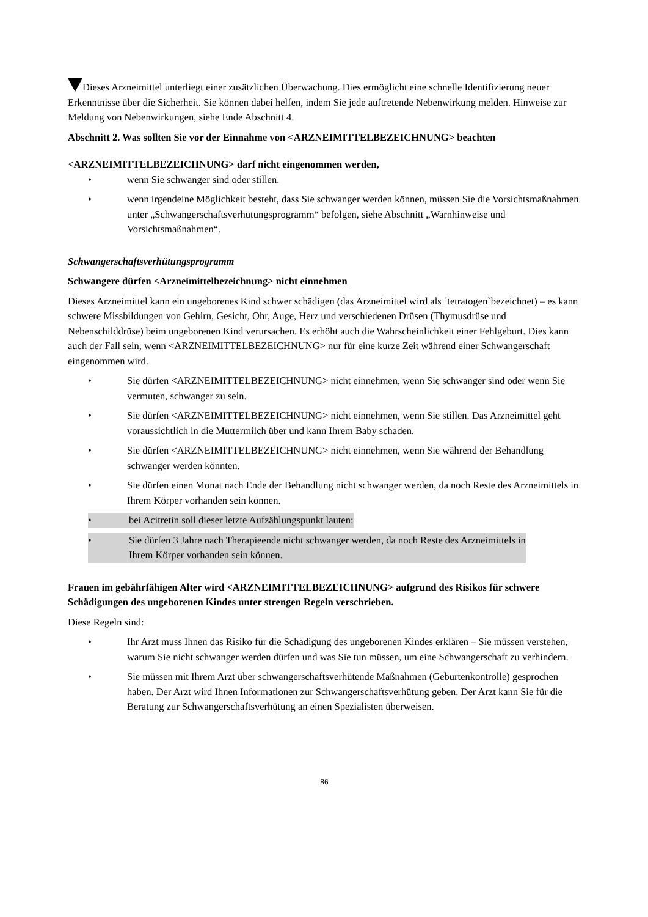Dieses Arzneimittel unterliegt einer zusätzlichen Überwachung. Dies ermöglicht eine schnelle Identifizierung neuer Erkenntnisse über die Sicherheit. Sie können dabei helfen, indem Sie jede auftretende Nebenwirkung melden. Hinweise zur Meldung von Nebenwirkungen, siehe Ende Abschnitt 4.
Abschnitt 2. Was sollten Sie vor der Einnahme von <ARZNEIMITTELBEZEICHNUNG> beachten
<ARZNEIMITTELBEZEICHNUNG> darf nicht eingenommen werden,
• wenn Sie schwanger sind oder stillen.
• wenn irgendeine Möglichkeit besteht, dass Sie schwanger werden können, müssen Sie die Vorsichtsmaßnahmen unter „Schwangerschaftsverhütungsprogramm“ befolgen, siehe Abschnitt „Warnhinweise und Vorsichtsmaßnahmen“.
Schwangerschaftsverhütungsprogramm
Schwangere dürfen <Arzneimittelbezeichnung> nicht einnehmen
Dieses Arzneimittel kann ein ungeborenes Kind schwer schädigen (das Arzneimittel wird als ´tetratogen`bezeichnet) – es kann schwere Missbildungen von Gehirn, Gesicht, Ohr, Auge, Herz und verschiedenen Drüsen (Thymusdrüse und Nebenschilddrüse) beim ungeborenen Kind verursachen. Es erhöht auch die Wahrscheinlichkeit einer Fehlgeburt. Dies kann auch der Fall sein, wenn <ARZNEIMITTELBEZEICHNUNG> nur für eine kurze Zeit während einer Schwangerschaft eingenommen wird.
• Sie dürfen <ARZNEIMITTELBEZEICHNUNG> nicht einnehmen, wenn Sie schwanger sind oder wenn Sie vermuten, schwanger zu sein.
• Sie dürfen <ARZNEIMITTELBEZEICHNUNG> nicht einnehmen, wenn Sie stillen. Das Arzneimittel geht voraussichtlich in die Muttermilch über und kann Ihrem Baby schaden.
• Sie dürfen <ARZNEIMITTELBEZEICHNUNG> nicht einnehmen, wenn Sie während der Behandlung schwanger werden könnten.
• Sie dürfen einen Monat nach Ende der Behandlung nicht schwanger werden, da noch Reste des Arzneimittels in Ihrem Körper vorhanden sein können.
• bei Acitretin soll dieser letzte Aufzählungspunkt lauten:
• Sie dürfen 3 Jahre nach Therapieende nicht schwanger werden, da noch Reste des Arzneimittels in Ihrem Körper vorhanden sein können.
Frauen im gebährfähigen Alter wird <ARZNEIMITTELBEZEICHNUNG> aufgrund des Risikos für schwere Schädigungen des ungeborenen Kindes unter strengen Regeln verschrieben.
Diese Regeln sind:
• Ihr Arzt muss Ihnen das Risiko für die Schädigung des ungeborenen Kindes erklären – Sie müssen verstehen, warum Sie nicht schwanger werden dürfen und was Sie tun müssen, um eine Schwangerschaft zu verhindern.
• Sie müssen mit Ihrem Arzt über schwangerschaftsverhütende Maßnahmen (Geburtenkontrolle) gesprochen haben. Der Arzt wird Ihnen Informationen zur Schwangerschaftsverhütung geben. Der Arzt kann Sie für die Beratung zur Schwangerschaftsverhütung an einen Spezialisten überweisen.
86